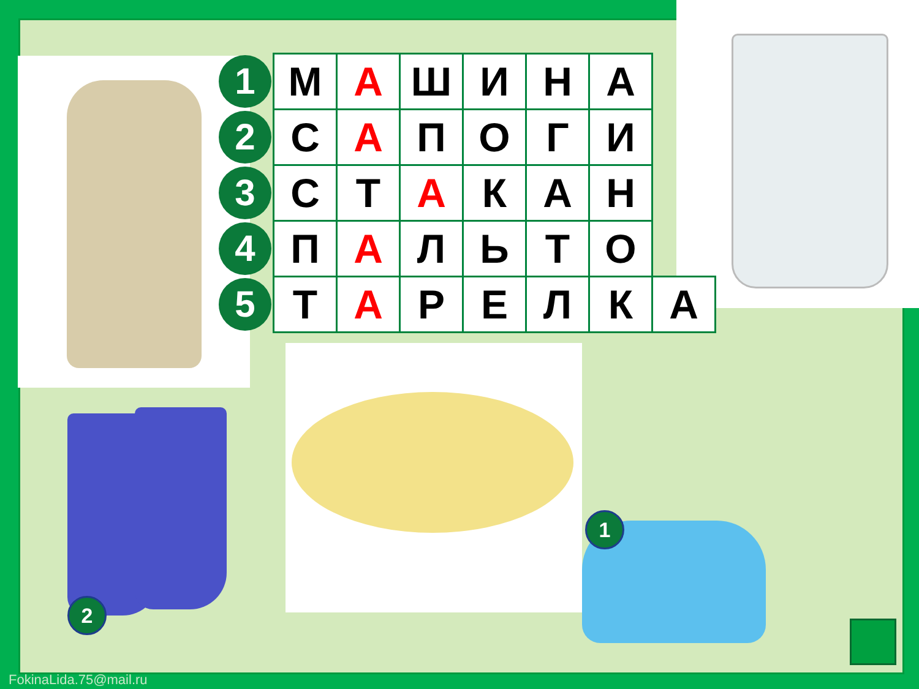| 1 | М | А | Ш | И | Н | А | |
| 2 | С | А | П | О | Г | И | |
| 3 | С | Т | А | К | А | Н | |
| 4 | П | А | Л | Ь | Т | О | |
| 5 | Т | А | Р | Е | Л | К | А |
1
2
FokinaLida.75@mail.ru